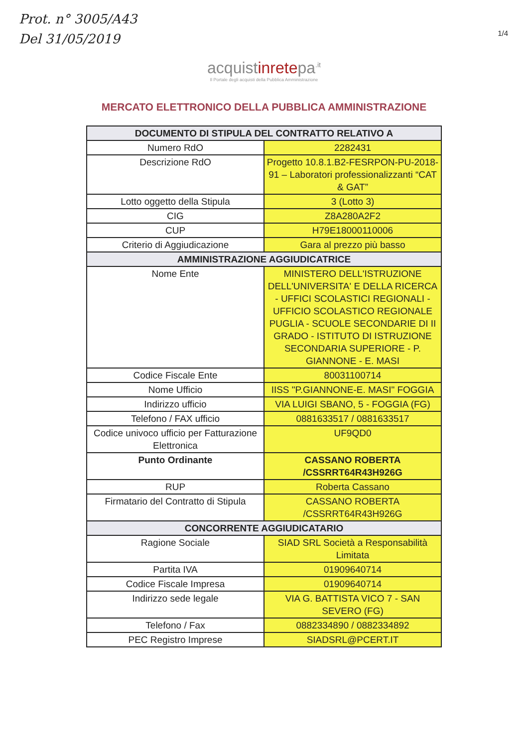Prot. n° 3005/A43
Del 31/05/2019
1/4
acquistinretepa<sup>.it</sup>
Il Portale degli acquisti della Pubblica Amministrazione
MERCATO ELETTRONICO DELLA PUBBLICA AMMINISTRAZIONE
| DOCUMENTO DI STIPULA DEL CONTRATTO RELATIVO A | |
| --- | --- |
| Numero RdO | 2282431 |
| Descrizione RdO | Progetto 10.8.1.B2-FESRPON-PU-2018-91 – Laboratori professionalizzanti “CAT & GAT” |
| Lotto oggetto della Stipula | 3 (Lotto 3) |
| CIG | Z8A280A2F2 |
| CUP | H79E18000110006 |
| Criterio di Aggiudicazione | Gara al prezzo più basso |
| AMMINISTRAZIONE AGGIUDICATRICE | |
| Nome Ente | MINISTERO DELL'ISTRUZIONE DELL'UNIVERSITA' E DELLA RICERCA - UFFICI SCOLASTICI REGIONALI - UFFICIO SCOLASTICO REGIONALE PUGLIA - SCUOLE SECONDARIE DI II GRADO - ISTITUTO DI ISTRUZIONE SECONDARIA SUPERIORE - P. GIANNONE - E. MASI |
| Codice Fiscale Ente | 80031100714 |
| Nome Ufficio | IISS "P.GIANNONE-E. MASI" FOGGIA |
| Indirizzo ufficio | VIA LUIGI SBANO, 5 - FOGGIA (FG) |
| Telefono / FAX ufficio | 0881633517 / 0881633517 |
| Codice univoco ufficio per Fatturazione Elettronica | UF9QD0 |
| Punto Ordinante | CASSANO ROBERTA /CSSRRT64R43H926G |
| RUP | Roberta Cassano |
| Firmatario del Contratto di Stipula | CASSANO ROBERTA /CSSRRT64R43H926G |
| CONCORRENTE AGGIUDICATARIO | |
| Ragione Sociale | SIAD SRL Società a Responsabilità Limitata |
| Partita IVA | 01909640714 |
| Codice Fiscale Impresa | 01909640714 |
| Indirizzo sede legale | VIA G. BATTISTA VICO 7 - SAN SEVERO (FG) |
| Telefono / Fax | 0882334890 / 0882334892 |
| PEC Registro Imprese | SIADSRL@PCERT.IT |